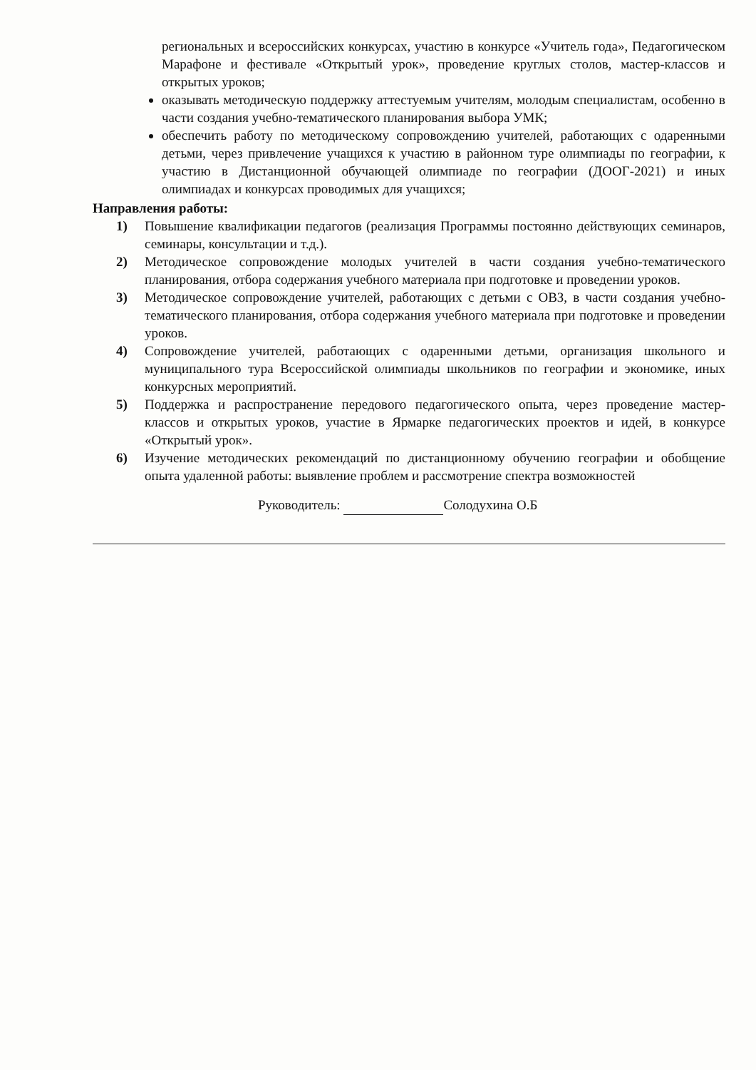региональных и всероссийских конкурсах, участию в конкурсе «Учитель года», Педагогическом Марафоне и фестивале «Открытый урок», проведение круглых столов, мастер-классов и открытых уроков;
оказывать методическую поддержку аттестуемым учителям, молодым специалистам, особенно в части создания учебно-тематического планирования выбора УМК;
обеспечить работу по методическому сопровождению учителей, работающих с одаренными детьми, через привлечение учащихся к участию в районном туре олимпиады по географии, к участию в Дистанционной обучающей олимпиаде по географии (ДООГ-2021) и иных олимпиадах и конкурсах проводимых для учащихся;
Направления работы:
1) Повышение квалификации педагогов (реализация Программы постоянно действующих семинаров, семинары, консультации и т.д.).
2) Методическое сопровождение молодых учителей в части создания учебно-тематического планирования, отбора содержания учебного материала при подготовке и проведении уроков.
3) Методическое сопровождение учителей, работающих с детьми с ОВЗ, в части создания учебно-тематического планирования, отбора содержания учебного материала при подготовке и проведении уроков.
4) Сопровождение учителей, работающих с одаренными детьми, организация школьного и муниципального тура Всероссийской олимпиады школьников по географии и экономике, иных конкурсных мероприятий.
5) Поддержка и распространение передового педагогического опыта, через проведение мастер- классов и открытых уроков, участие в Ярмарке педагогических проектов и идей, в конкурсе «Открытый урок».
6) Изучение методических рекомендаций по дистанционному обучению географии и обобщение опыта удаленной работы: выявление проблем и рассмотрение спектра возможностей
Руководитель: Солодухина О.Б